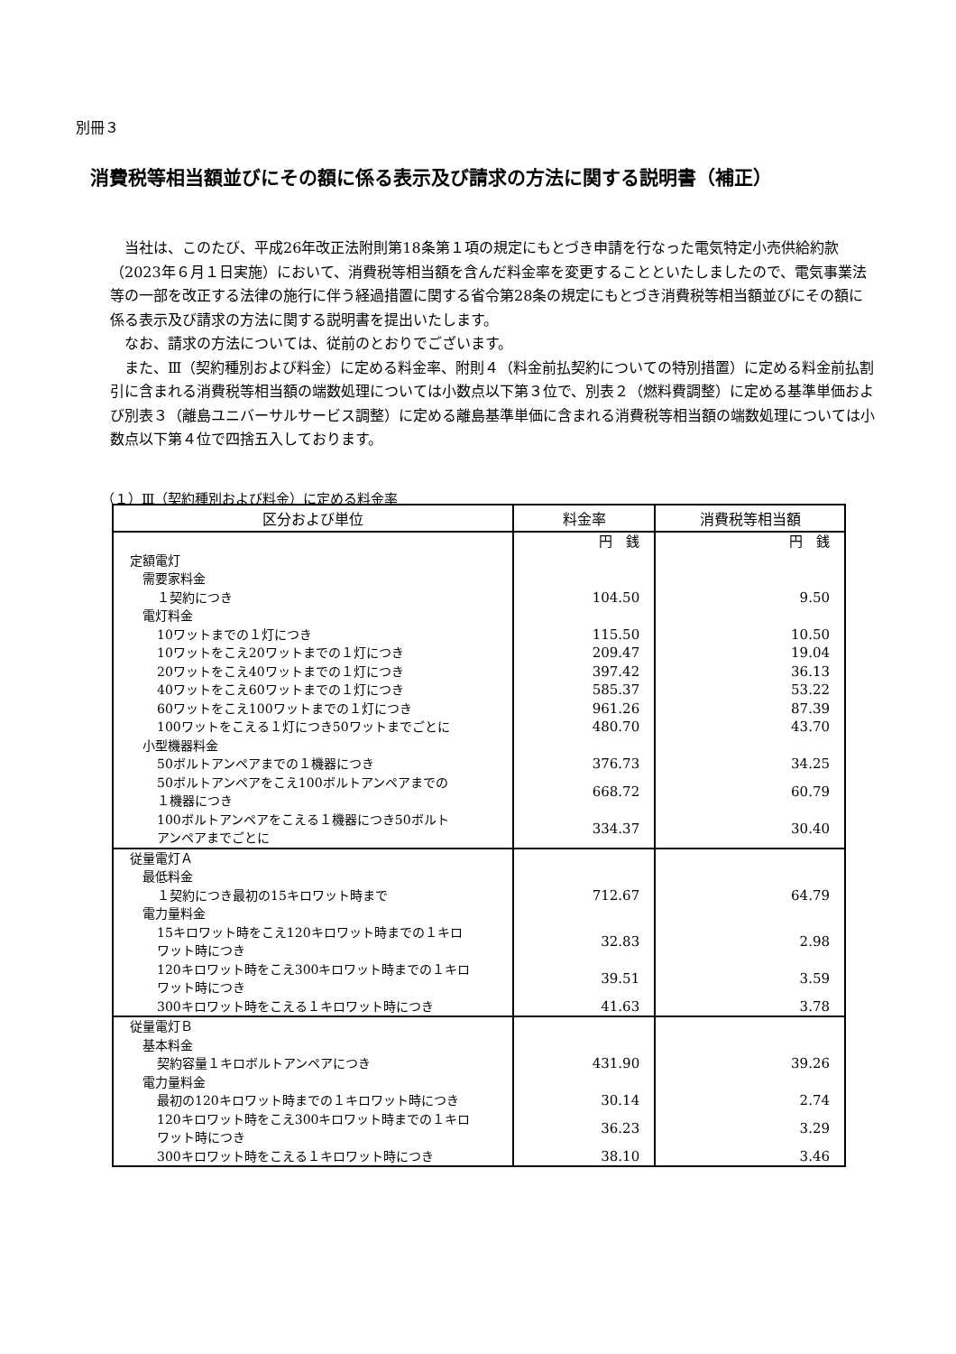別冊３
消費税等相当額並びにその額に係る表示及び請求の方法に関する説明書（補正）
当社は、このたび、平成26年改正法附則第18条第１項の規定にもとづき申請を行なった電気特定小売供給約款（2023年６月１日実施）において、消費税等相当額を含んだ料金率を変更することといたしましたので、電気事業法等の一部を改正する法律の施行に伴う経過措置に関する省令第28条の規定にもとづき消費税等相当額並びにその額に係る表示及び請求の方法に関する説明書を提出いたします。
なお、請求の方法については、従前のとおりでございます。
また、Ⅲ（契約種別および料金）に定める料金率、附則４（料金前払契約についての特別措置）に定める料金前払割引に含まれる消費税等相当額の端数処理については小数点以下第３位で、別表２（燃料費調整）に定める基準単価および別表３（離島ユニバーサルサービス調整）に定める離島基準単価に含まれる消費税等相当額の端数処理については小数点以下第４位で四捨五入しております。
（１）Ⅲ（契約種別および料金）に定める料金率
| 区分および単位 | 料金率 | 消費税等相当額 |
| --- | --- | --- |
| | 円 銭 | 円 銭 |
| 定額電灯 | | |
| 需要家料金 | | |
| １契約につき | 104.50 | 9.50 |
| 電灯料金 | | |
| 10ワットまでの１灯につき | 115.50 | 10.50 |
| 10ワットをこえ20ワットまでの１灯につき | 209.47 | 19.04 |
| 20ワットをこえ40ワットまでの１灯につき | 397.42 | 36.13 |
| 40ワットをこえ60ワットまでの１灯につき | 585.37 | 53.22 |
| 60ワットをこえ100ワットまでの１灯につき | 961.26 | 87.39 |
| 100ワットをこえる１灯につき50ワットまでごとに | 480.70 | 43.70 |
| 小型機器料金 | | |
| 50ボルトアンペアまでの１機器につき | 376.73 | 34.25 |
| 50ボルトアンペアをこえ100ボルトアンペアまでの １機器につき | 668.72 | 60.79 |
| 100ボルトアンペアをこえる１機器につき50ボルト アンペアまでごとに | 334.37 | 30.40 |
| 従量電灯Ａ | | |
| 最低料金 | | |
| １契約につき最初の15キロワット時まで | 712.67 | 64.79 |
| 電力量料金 | | |
| 15キロワット時をこえ120キロワット時までの１キロ ワット時につき | 32.83 | 2.98 |
| 120キロワット時をこえ300キロワット時までの１キロ ワット時につき | 39.51 | 3.59 |
| 300キロワット時をこえる１キロワット時につき | 41.63 | 3.78 |
| 従量電灯Ｂ | | |
| 基本料金 | | |
| 契約容量１キロボルトアンペアにつき | 431.90 | 39.26 |
| 電力量料金 | | |
| 最初の120キロワット時までの１キロワット時につき | 30.14 | 2.74 |
| 120キロワット時をこえ300キロワット時までの１キロ ワット時につき | 36.23 | 3.29 |
| 300キロワット時をこえる１キロワット時につき | 38.10 | 3.46 |